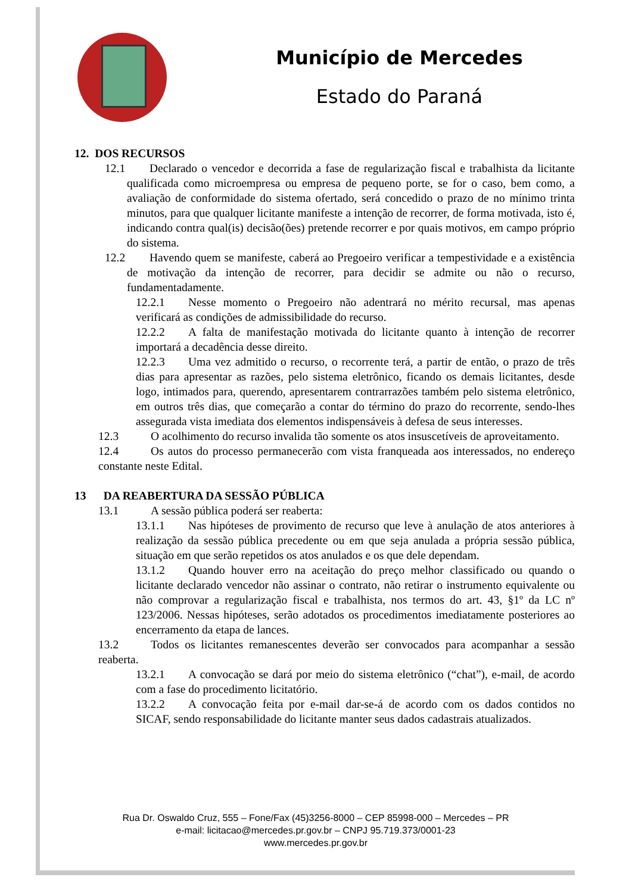Município de Mercedes
Estado do Paraná
12. DOS RECURSOS
12.1 Declarado o vencedor e decorrida a fase de regularização fiscal e trabalhista da licitante qualificada como microempresa ou empresa de pequeno porte, se for o caso, bem como, a avaliação de conformidade do sistema ofertado, será concedido o prazo de no mínimo trinta minutos, para que qualquer licitante manifeste a intenção de recorrer, de forma motivada, isto é, indicando contra qual(is) decisão(ões) pretende recorrer e por quais motivos, em campo próprio do sistema.
12.2 Havendo quem se manifeste, caberá ao Pregoeiro verificar a tempestividade e a existência de motivação da intenção de recorrer, para decidir se admite ou não o recurso, fundamentadamente.
12.2.1 Nesse momento o Pregoeiro não adentrará no mérito recursal, mas apenas verificará as condições de admissibilidade do recurso.
12.2.2 A falta de manifestação motivada do licitante quanto à intenção de recorrer importará a decadência desse direito.
12.2.3 Uma vez admitido o recurso, o recorrente terá, a partir de então, o prazo de três dias para apresentar as razões, pelo sistema eletrônico, ficando os demais licitantes, desde logo, intimados para, querendo, apresentarem contrarrazões também pelo sistema eletrônico, em outros três dias, que começarão a contar do término do prazo do recorrente, sendo-lhes assegurada vista imediata dos elementos indispensáveis à defesa de seus interesses.
12.3 O acolhimento do recurso invalida tão somente os atos insuscetíveis de aproveitamento.
12.4 Os autos do processo permanecerão com vista franqueada aos interessados, no endereço constante neste Edital.
13 DA REABERTURA DA SESSÃO PÚBLICA
13.1 A sessão pública poderá ser reaberta:
13.1.1 Nas hipóteses de provimento de recurso que leve à anulação de atos anteriores à realização da sessão pública precedente ou em que seja anulada a própria sessão pública, situação em que serão repetidos os atos anulados e os que dele dependam.
13.1.2 Quando houver erro na aceitação do preço melhor classificado ou quando o licitante declarado vencedor não assinar o contrato, não retirar o instrumento equivalente ou não comprovar a regularização fiscal e trabalhista, nos termos do art. 43, §1º da LC nº 123/2006. Nessas hipóteses, serão adotados os procedimentos imediatamente posteriores ao encerramento da etapa de lances.
13.2 Todos os licitantes remanescentes deverão ser convocados para acompanhar a sessão reaberta.
13.2.1 A convocação se dará por meio do sistema eletrônico (“chat”), e-mail, de acordo com a fase do procedimento licitatório.
13.2.2 A convocação feita por e-mail dar-se-á de acordo com os dados contidos no SICAF, sendo responsabilidade do licitante manter seus dados cadastrais atualizados.
Rua Dr. Oswaldo Cruz, 555 – Fone/Fax (45)3256-8000 – CEP 85998-000 – Mercedes – PR
e-mail: licitacao@mercedes.pr.gov.br – CNPJ 95.719.373/0001-23
www.mercedes.pr.gov.br